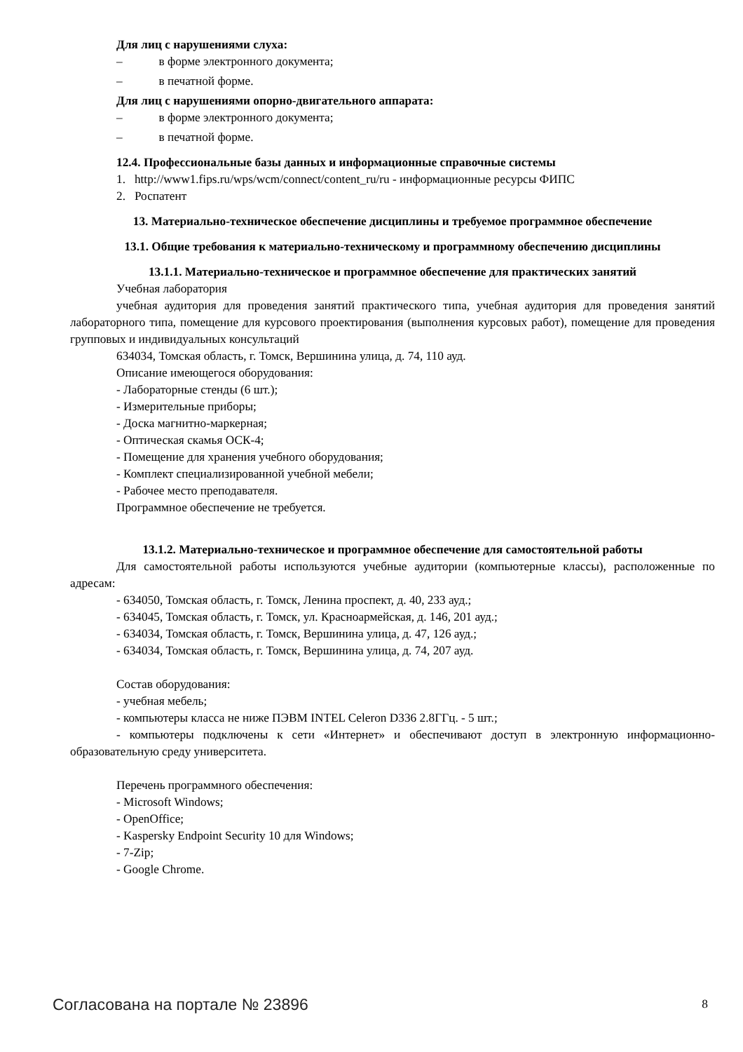Для лиц с нарушениями слуха:
– в форме электронного документа;
– в печатной форме.
Для лиц с нарушениями опорно-двигательного аппарата:
– в форме электронного документа;
– в печатной форме.
12.4. Профессиональные базы данных и информационные справочные системы
1. http://www1.fips.ru/wps/wcm/connect/content_ru/ru - информационные ресурсы ФИПС
2. Роспатент
13. Материально-техническое обеспечение дисциплины и требуемое программное обеспечение
13.1. Общие требования к материально-техническому и программному обеспечению дисциплины
13.1.1. Материально-техническое и программное обеспечение для практических занятий
Учебная лаборатория
учебная аудитория для проведения занятий практического типа, учебная аудитория для проведения занятий лабораторного типа, помещение для курсового проектирования (выполнения курсовых работ), помещение для проведения групповых и индивидуальных консультаций
634034, Томская область, г. Томск, Вершинина улица, д. 74, 110 ауд.
Описание имеющегося оборудования:
- Лабораторные стенды (6 шт.);
- Измерительные приборы;
- Доска магнитно-маркерная;
- Оптическая скамья ОСК-4;
- Помещение для хранения учебного оборудования;
- Комплект специализированной учебной мебели;
- Рабочее место преподавателя.
Программное обеспечение не требуется.
13.1.2. Материально-техническое и программное обеспечение для самостоятельной работы
Для самостоятельной работы используются учебные аудитории (компьютерные классы), расположенные по адресам:
- 634050, Томская область, г. Томск, Ленина проспект, д. 40, 233 ауд.;
- 634045, Томская область, г. Томск, ул. Красноармейская, д. 146, 201 ауд.;
- 634034, Томская область, г. Томск, Вершинина улица, д. 47, 126 ауд.;
- 634034, Томская область, г. Томск, Вершинина улица, д. 74, 207 ауд.
Состав оборудования:
- учебная мебель;
- компьютеры класса не ниже ПЭВМ INTEL Celeron D336 2.8ГГц. - 5 шт.;
- компьютеры подключены к сети «Интернет» и обеспечивают доступ в электронную информационно-образовательную среду университета.
Перечень программного обеспечения:
- Microsoft Windows;
- OpenOffice;
- Kaspersky Endpoint Security 10 для Windows;
- 7-Zip;
- Google Chrome.
Согласована на портале № 23896 8